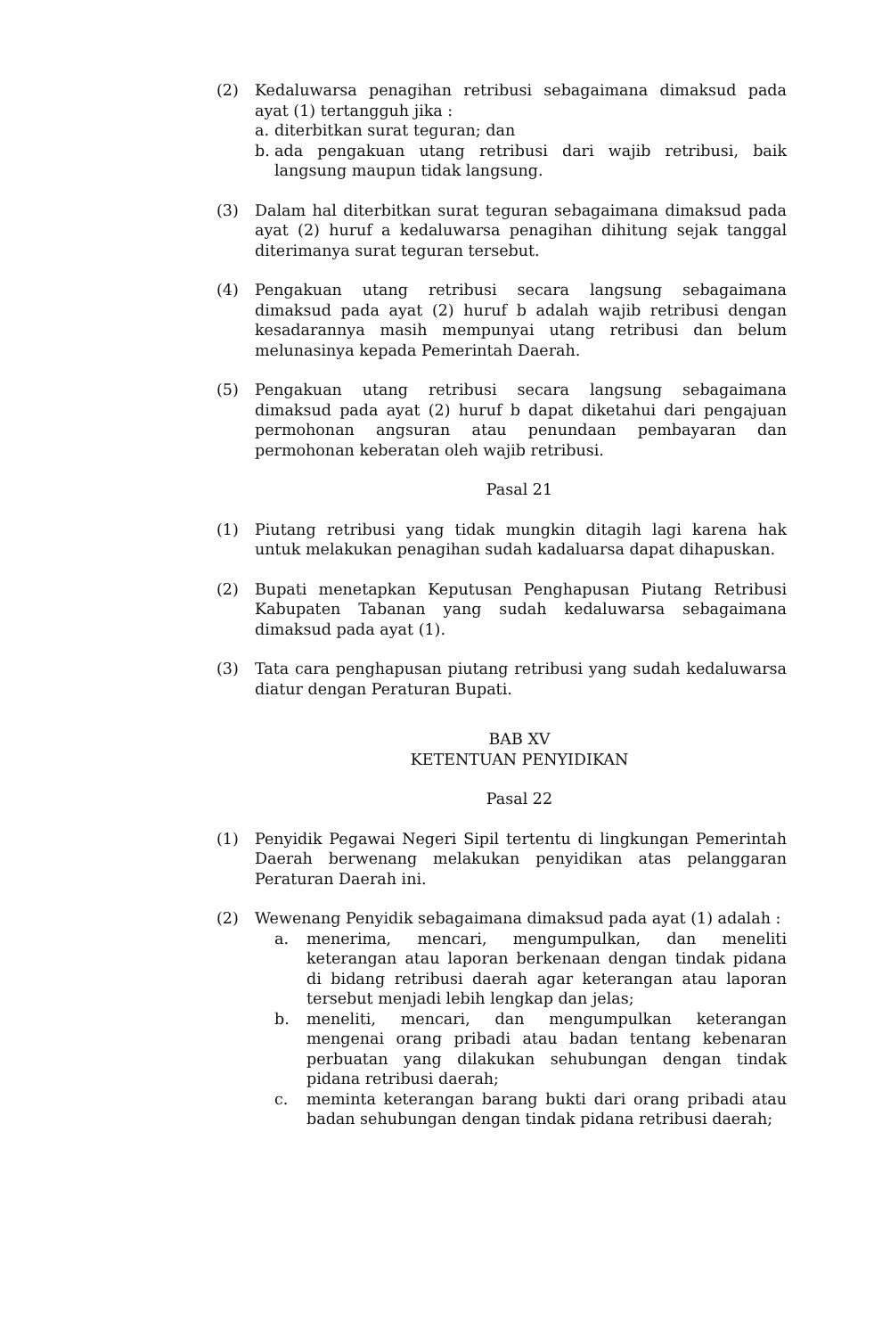(2) Kedaluwarsa penagihan retribusi sebagaimana dimaksud pada ayat (1) tertangguh jika :
a. diterbitkan surat teguran; dan
b. ada pengakuan utang retribusi dari wajib retribusi, baik langsung maupun tidak langsung.
(3) Dalam hal diterbitkan surat teguran sebagaimana dimaksud pada ayat (2) huruf a kedaluwarsa penagihan dihitung sejak tanggal diterimanya surat teguran tersebut.
(4) Pengakuan utang retribusi secara langsung sebagaimana dimaksud pada ayat (2) huruf b adalah wajib retribusi dengan kesadarannya masih mempunyai utang retribusi dan belum melunasinya kepada Pemerintah Daerah.
(5) Pengakuan utang retribusi secara langsung sebagaimana dimaksud pada ayat (2) huruf b dapat diketahui dari pengajuan permohonan angsuran atau penundaan pembayaran dan permohonan keberatan oleh wajib retribusi.
Pasal 21
(1) Piutang retribusi yang tidak mungkin ditagih lagi karena hak untuk melakukan penagihan sudah kadaluarsa dapat dihapuskan.
(2) Bupati menetapkan Keputusan Penghapusan Piutang Retribusi Kabupaten Tabanan yang sudah kedaluwarsa sebagaimana dimaksud pada ayat (1).
(3) Tata cara penghapusan piutang retribusi yang sudah kedaluwarsa diatur dengan Peraturan Bupati.
BAB XV
KETENTUAN PENYIDIKAN
Pasal 22
(1) Penyidik Pegawai Negeri Sipil tertentu di lingkungan Pemerintah Daerah berwenang melakukan penyidikan atas pelanggaran Peraturan Daerah ini.
(2) Wewenang Penyidik sebagaimana dimaksud pada ayat (1) adalah :
a. menerima, mencari, mengumpulkan, dan meneliti keterangan atau laporan berkenaan dengan tindak pidana di bidang retribusi daerah agar keterangan atau laporan tersebut menjadi lebih lengkap dan jelas;
b. meneliti, mencari, dan mengumpulkan keterangan mengenai orang pribadi atau badan tentang kebenaran perbuatan yang dilakukan sehubungan dengan tindak pidana retribusi daerah;
c. meminta keterangan barang bukti dari orang pribadi atau badan sehubungan dengan tindak pidana retribusi daerah;